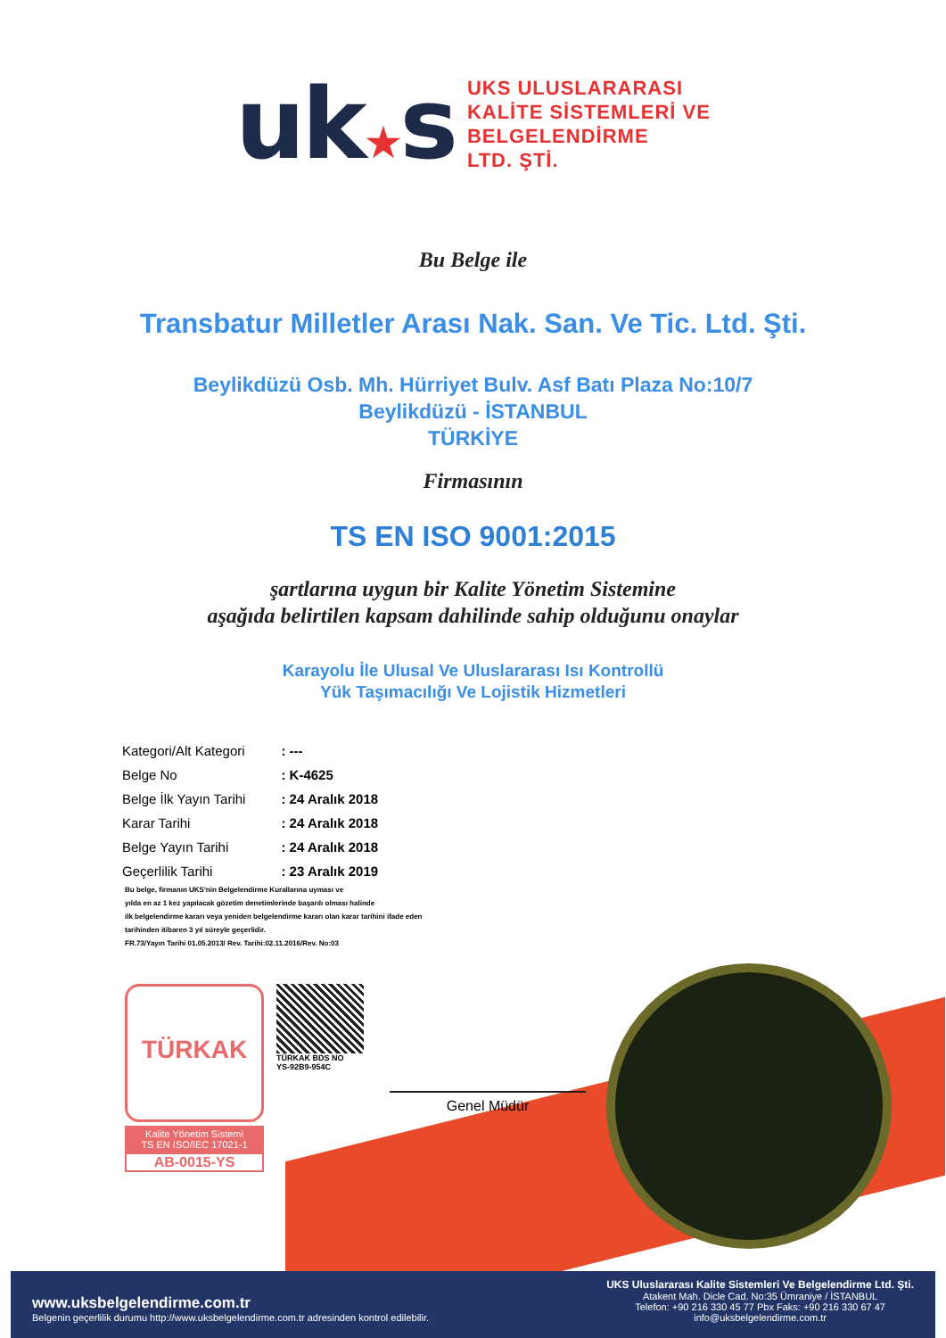uk★s
UKS ULUSLARARASI
KALİTE SİSTEMLERİ VE
BELGELENDİRME
LTD. ŞTİ.
Bu Belge ile
Transbatur Milletler Arası Nak. San. Ve Tic. Ltd. Şti.
Beylikdüzü Osb. Mh. Hürriyet Bulv. Asf Batı Plaza No:10/7
Beylikdüzü - İSTANBUL
TÜRKİYE
Firmasının
TS EN ISO 9001:2015
şartlarına uygun bir Kalite Yönetim Sistemine
aşağıda belirtilen kapsam dahilinde sahip olduğunu onaylar
Karayolu İle Ulusal Ve Uluslararası Isı Kontrollü
Yük Taşımacılığı Ve Lojistik Hizmetleri
| Kategori/Alt Kategori | : --- |
| Belge No | : K-4625 |
| Belge İlk Yayın Tarihi | : 24 Aralık 2018 |
| Karar Tarihi | : 24 Aralık 2018 |
| Belge Yayın Tarihi | : 24 Aralık 2018 |
| Geçerlilik Tarihi | : 23 Aralık 2019 |
Bu belge, firmanın UKS'nin Belgelendirme Kurallarına uyması ve
yılda en az 1 kez yapılacak gözetim denetimlerinde başarılı olması halinde
ilk belgelendirme kararı veya yeniden belgelendirme kararı olan karar tarihini ifade eden
tarihinden itibaren 3 yıl süreyle geçerlidir.
FR.73/Yayın Tarihi 01.05.2013/ Rev. Tarihi:02.11.2016/Rev. No:03
TÜRKAK
Kalite Yönetim Sistemi
TS EN ISO/IEC 17021-1
AB-0015-YS
TÜRKAK BDS NO
YS-92B9-954C
Genel Müdür
www.uksbelgelendirme.com.tr
Belgenin geçerlilik durumu http://www.uksbelgelendirme.com.tr adresinden kontrol edilebilir.
UKS Uluslararası Kalite Sistemleri Ve Belgelendirme Ltd. Şti.
Atakent Mah. Dicle Cad. No:35 Ümraniye / İSTANBUL
Telefon: +90 216 330 45 77 Pbx Faks: +90 216 330 67 47
info@uksbelgelendirme.com.tr